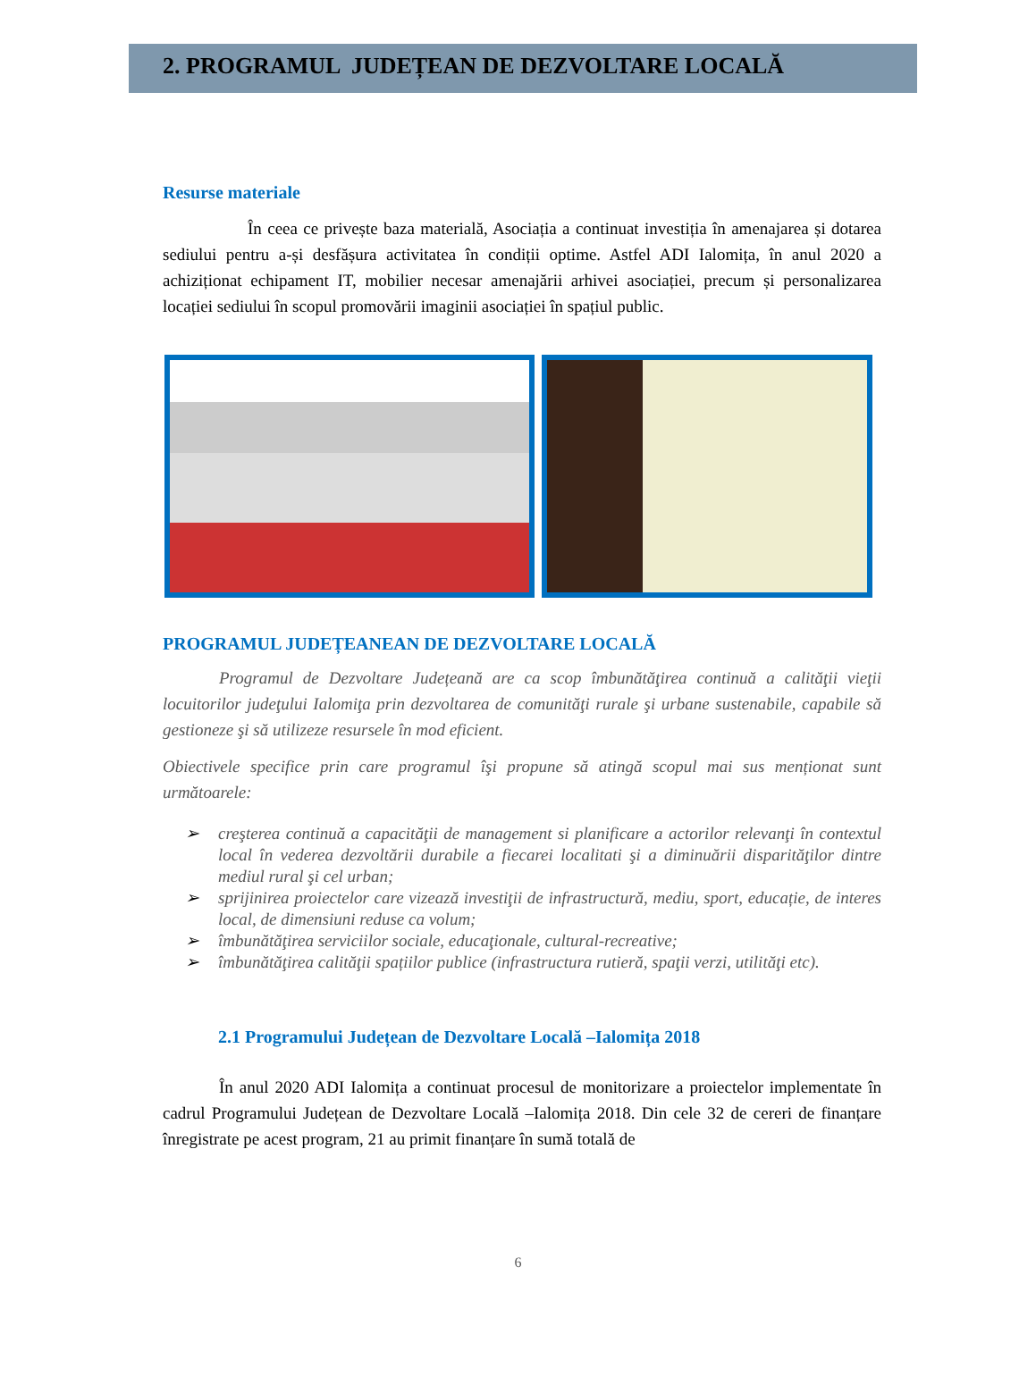2. PROGRAMUL JUDEȚEAN DE DEZVOLTARE LOCALĂ
Resurse materiale
În ceea ce privește baza materială, Asociația a continuat investiția în amenajarea și dotarea sediului pentru a-și desfășura activitatea în condiții optime. Astfel ADI Ialomița, în anul 2020 a achiziționat echipament IT, mobilier necesar amenajării arhivei asociației, precum și personalizarea locației sediului în scopul promovării imaginii asociației în spațiul public.
PROGRAMUL JUDEȚEANEAN DE DEZVOLTARE LOCALĂ
Programul de Dezvoltare Județeană are ca scop îmbunătăţirea continuă a calităţii vieţii locuitorilor judeţului Ialomiţa prin dezvoltarea de comunităţi rurale şi urbane sustenabile, capabile să gestioneze şi să utilizeze resursele în mod eficient.
Obiectivele specifice prin care programul îşi propune să atingă scopul mai sus menționat sunt următoarele:
➢ creşterea continuă a capacităţii de management si planificare a actorilor relevanţi în contextul local în vederea dezvoltării durabile a fiecarei localitati şi a diminuării disparităţilor dintre mediul rural şi cel urban;
➢ sprijinirea proiectelor care vizează investiţii de infrastructură, mediu, sport, educație, de interes local, de dimensiuni reduse ca volum;
➢ îmbunătăţirea serviciilor sociale, educaţionale, cultural-recreative;
➢ îmbunătăţirea calităţii spațiilor publice (infrastructura rutieră, spaţii verzi, utilităţi etc).
2.1 Programului Județean de Dezvoltare Locală –Ialomița 2018
În anul 2020 ADI Ialomița a continuat procesul de monitorizare a proiectelor implementate în cadrul Programului Județean de Dezvoltare Locală –Ialomița 2018. Din cele 32 de cereri de finanțare înregistrate pe acest program, 21 au primit finanțare în sumă totală de
6